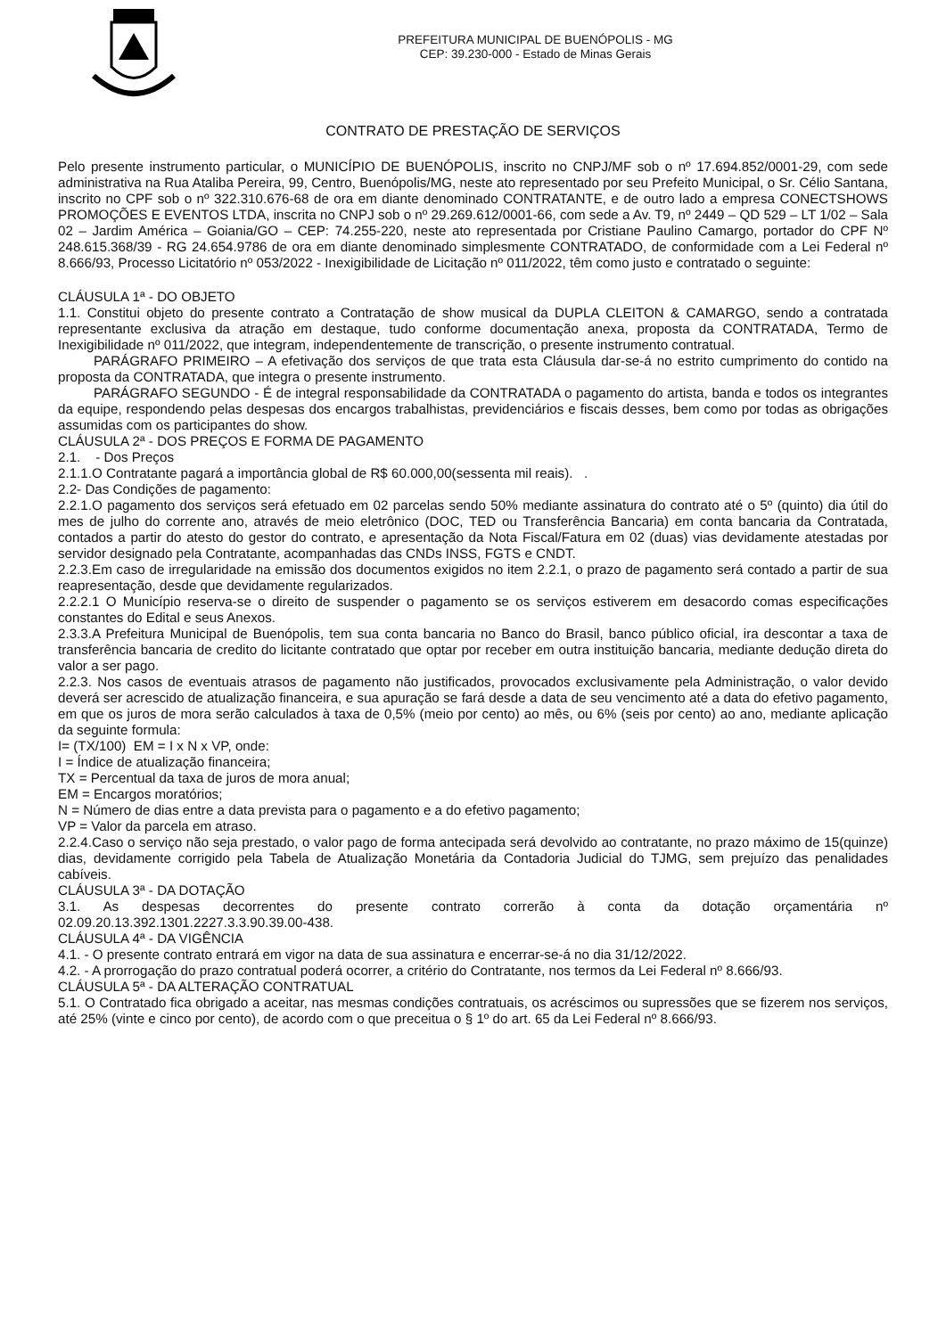PREFEITURA MUNICIPAL DE BUENÓPOLIS - MG
CEP: 39.230-000 - Estado de Minas Gerais
CONTRATO DE PRESTAÇÃO DE SERVIÇOS
Pelo presente instrumento particular, o MUNICÍPIO DE BUENÓPOLIS, inscrito no CNPJ/MF sob o nº 17.694.852/0001-29, com sede administrativa na Rua Ataliba Pereira, 99, Centro, Buenópolis/MG, neste ato representado por seu Prefeito Municipal, o Sr. Célio Santana, inscrito no CPF sob o nº 322.310.676-68 de ora em diante denominado CONTRATANTE, e de outro lado a empresa CONECTSHOWS PROMOÇÕES E EVENTOS LTDA, inscrita no CNPJ sob o nº 29.269.612/0001-66, com sede a Av. T9, nº 2449 – QD 529 – LT 1/02 – Sala 02 – Jardim América – Goiania/GO – CEP: 74.255-220, neste ato representada por Cristiane Paulino Camargo, portador do CPF Nº 248.615.368/39 - RG 24.654.9786 de ora em diante denominado simplesmente CONTRATADO, de conformidade com a Lei Federal nº 8.666/93, Processo Licitatório nº 053/2022 - Inexigibilidade de Licitação nº 011/2022, têm como justo e contratado o seguinte:
CLÁUSULA 1ª - DO OBJETO
1.1. Constitui objeto do presente contrato a Contratação de show musical da DUPLA CLEITON & CAMARGO, sendo a contratada representante exclusiva da atração em destaque, tudo conforme documentação anexa, proposta da CONTRATADA, Termo de Inexigibilidade nº 011/2022, que integram, independentemente de transcrição, o presente instrumento contratual.
PARÁGRAFO PRIMEIRO – A efetivação dos serviços de que trata esta Cláusula dar-se-á no estrito cumprimento do contido na proposta da CONTRATADA, que integra o presente instrumento.
PARÁGRAFO SEGUNDO - É de integral responsabilidade da CONTRATADA o pagamento do artista, banda e todos os integrantes da equipe, respondendo pelas despesas dos encargos trabalhistas, previdenciários e fiscais desses, bem como por todas as obrigações assumidas com os participantes do show.
CLÁUSULA 2ª - DOS PREÇOS E FORMA DE PAGAMENTO
2.1. - Dos Preços
2.1.1.O Contratante pagará a importância global de R$ 60.000,00(sessenta mil reais). .
2.2- Das Condições de pagamento:
2.2.1.O pagamento dos serviços será efetuado em 02 parcelas sendo 50% mediante assinatura do contrato até o 5º (quinto) dia útil do mes de julho do corrente ano, através de meio eletrônico (DOC, TED ou Transferência Bancaria) em conta bancaria da Contratada, contados a partir do atesto do gestor do contrato, e apresentação da Nota Fiscal/Fatura em 02 (duas) vias devidamente atestadas por servidor designado pela Contratante, acompanhadas das CNDs INSS, FGTS e CNDT.
2.2.3.Em caso de irregularidade na emissão dos documentos exigidos no item 2.2.1, o prazo de pagamento será contado a partir de sua reapresentação, desde que devidamente regularizados.
2.2.2.1 O Município reserva-se o direito de suspender o pagamento se os serviços estiverem em desacordo comas especificações constantes do Edital e seus Anexos.
2.3.3.A Prefeitura Municipal de Buenópolis, tem sua conta bancaria no Banco do Brasil, banco público oficial, ira descontar a taxa de transferência bancaria de credito do licitante contratado que optar por receber em outra instituição bancaria, mediante dedução direta do valor a ser pago.
2.2.3. Nos casos de eventuais atrasos de pagamento não justificados, provocados exclusivamente pela Administração, o valor devido deverá ser acrescido de atualização financeira, e sua apuração se fará desde a data de seu vencimento até a data do efetivo pagamento, em que os juros de mora serão calculados à taxa de 0,5% (meio por cento) ao mês, ou 6% (seis por cento) ao ano, mediante aplicação da seguinte formula:
I= (TX/100) EM = I x N x VP, onde:
I = Índice de atualização financeira;
TX = Percentual da taxa de juros de mora anual;
EM = Encargos moratórios;
N = Número de dias entre a data prevista para o pagamento e a do efetivo pagamento;
VP = Valor da parcela em atraso.
2.2.4.Caso o serviço não seja prestado, o valor pago de forma antecipada será devolvido ao contratante, no prazo máximo de 15(quinze) dias, devidamente corrigido pela Tabela de Atualização Monetária da Contadoria Judicial do TJMG, sem prejuízo das penalidades cabíveis.
CLÁUSULA 3ª - DA DOTAÇÃO
3.1. As despesas decorrentes do presente contrato correrão à conta da dotação orçamentária nº 02.09.20.13.392.1301.2227.3.3.90.39.00-438.
CLÁUSULA 4ª - DA VIGÊNCIA
4.1. - O presente contrato entrará em vigor na data de sua assinatura e encerrar-se-á no dia 31/12/2022.
4.2. - A prorrogação do prazo contratual poderá ocorrer, a critério do Contratante, nos termos da Lei Federal nº 8.666/93.
CLÁUSULA 5ª - DA ALTERAÇÃO CONTRATUAL
5.1. O Contratado fica obrigado a aceitar, nas mesmas condições contratuais, os acréscimos ou supressões que se fizerem nos serviços, até 25% (vinte e cinco por cento), de acordo com o que preceitua o § 1º do art. 65 da Lei Federal nº 8.666/93.